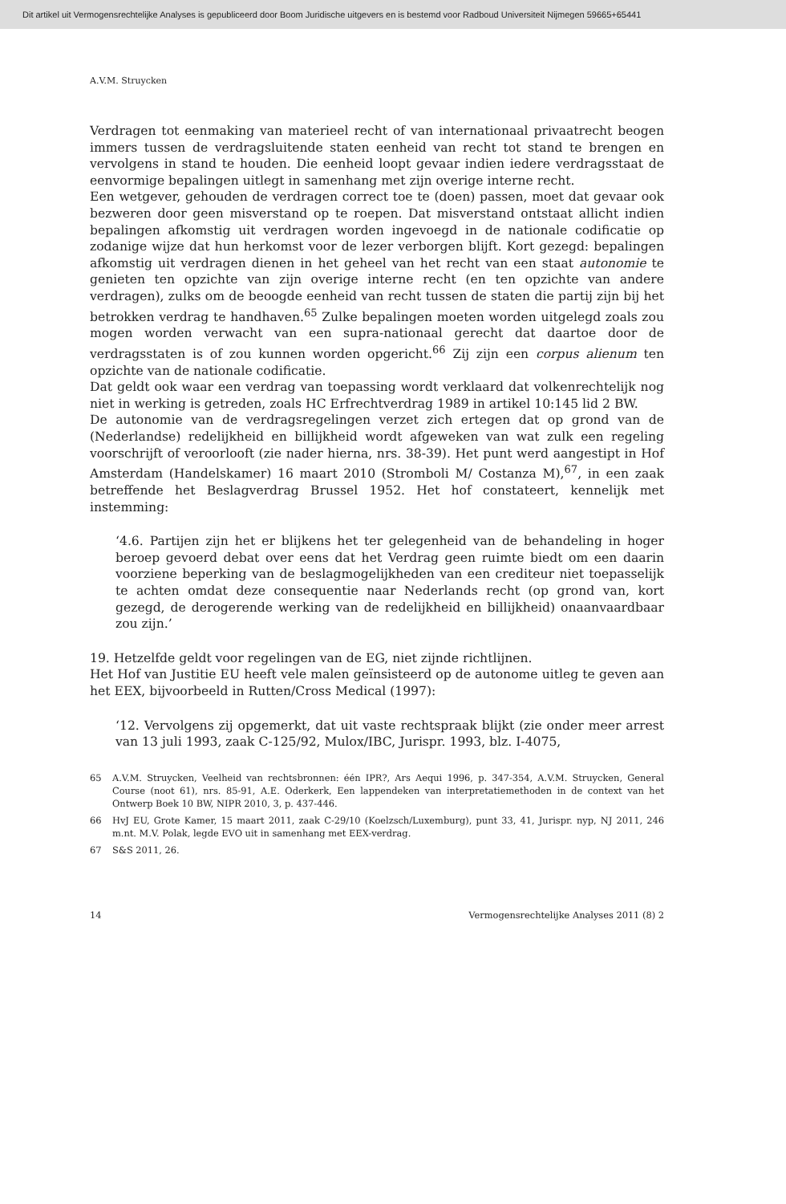Dit artikel uit Vermogensrechtelijke Analyses is gepubliceerd door Boom Juridische uitgevers en is bestemd voor Radboud Universiteit Nijmegen 59665+65441
A.V.M. Struycken
Verdragen tot eenmaking van materieel recht of van internationaal privaatrecht beogen immers tussen de verdragsluitende staten eenheid van recht tot stand te brengen en vervolgens in stand te houden. Die eenheid loopt gevaar indien iedere verdragsstaat de eenvormige bepalingen uitlegt in samenhang met zijn overige interne recht.
Een wetgever, gehouden de verdragen correct toe te (doen) passen, moet dat gevaar ook bezweren door geen misverstand op te roepen. Dat misverstand ontstaat allicht indien bepalingen afkomstig uit verdragen worden ingevoegd in de nationale codificatie op zodanige wijze dat hun herkomst voor de lezer verborgen blijft. Kort gezegd: bepalingen afkomstig uit verdragen dienen in het geheel van het recht van een staat autonomie te genieten ten opzichte van zijn overige interne recht (en ten opzichte van andere verdragen), zulks om de beoogde eenheid van recht tussen de staten die partij zijn bij het betrokken verdrag te handhaven.<sup>65</sup> Zulke bepalingen moeten worden uitgelegd zoals zou mogen worden verwacht van een supra-nationaal gerecht dat daartoe door de verdragsstaten is of zou kunnen worden opgericht.<sup>66</sup> Zij zijn een corpus alienum ten opzichte van de nationale codificatie.
Dat geldt ook waar een verdrag van toepassing wordt verklaard dat volkenrechtelijk nog niet in werking is getreden, zoals HC Erfrechtverdrag 1989 in artikel 10:145 lid 2 BW.
De autonomie van de verdragsregelingen verzet zich ertegen dat op grond van de (Nederlandse) redelijkheid en billijkheid wordt afgeweken van wat zulk een regeling voorschrijft of veroorlooft (zie nader hierna, nrs. 38-39). Het punt werd aangestipt in Hof Amsterdam (Handelskamer) 16 maart 2010 (Stromboli M/ Costanza M),<sup>67</sup>, in een zaak betreffende het Beslagverdrag Brussel 1952. Het hof constateert, kennelijk met instemming:
‘4.6. Partijen zijn het er blijkens het ter gelegenheid van de behandeling in hoger beroep gevoerd debat over eens dat het Verdrag geen ruimte biedt om een daarin voorziene beperking van de beslagmogelijkheden van een crediteur niet toepasselijk te achten omdat deze consequentie naar Nederlands recht (op grond van, kort gezegd, de derogerende werking van de redelijkheid en billijkheid) onaanvaardbaar zou zijn.’
19. Hetzelfde geldt voor regelingen van de EG, niet zijnde richtlijnen.
Het Hof van Justitie EU heeft vele malen geïnsisteerd op de autonome uitleg te geven aan het EEX, bijvoorbeeld in Rutten/Cross Medical (1997):
‘12. Vervolgens zij opgemerkt, dat uit vaste rechtspraak blijkt (zie onder meer arrest van 13 juli 1993, zaak C-125/92, Mulox/IBC, Jurispr. 1993, blz. I-4075,
65 A.V.M. Struycken, Veelheid van rechtsbronnen: één IPR?, Ars Aequi 1996, p. 347-354, A.V.M. Struycken, General Course (noot 61), nrs. 85-91, A.E. Oderkerk, Een lappendeken van interpretatiemethoden in de context van het Ontwerp Boek 10 BW, NIPR 2010, 3, p. 437-446.
66 HvJ EU, Grote Kamer, 15 maart 2011, zaak C-29/10 (Koelzsch/Luxemburg), punt 33, 41, Jurispr. nyp, NJ 2011, 246 m.nt. M.V. Polak, legde EVO uit in samenhang met EEX-verdrag.
67 S&S 2011, 26.
14 Vermogensrechtelijke Analyses 2011 (8) 2